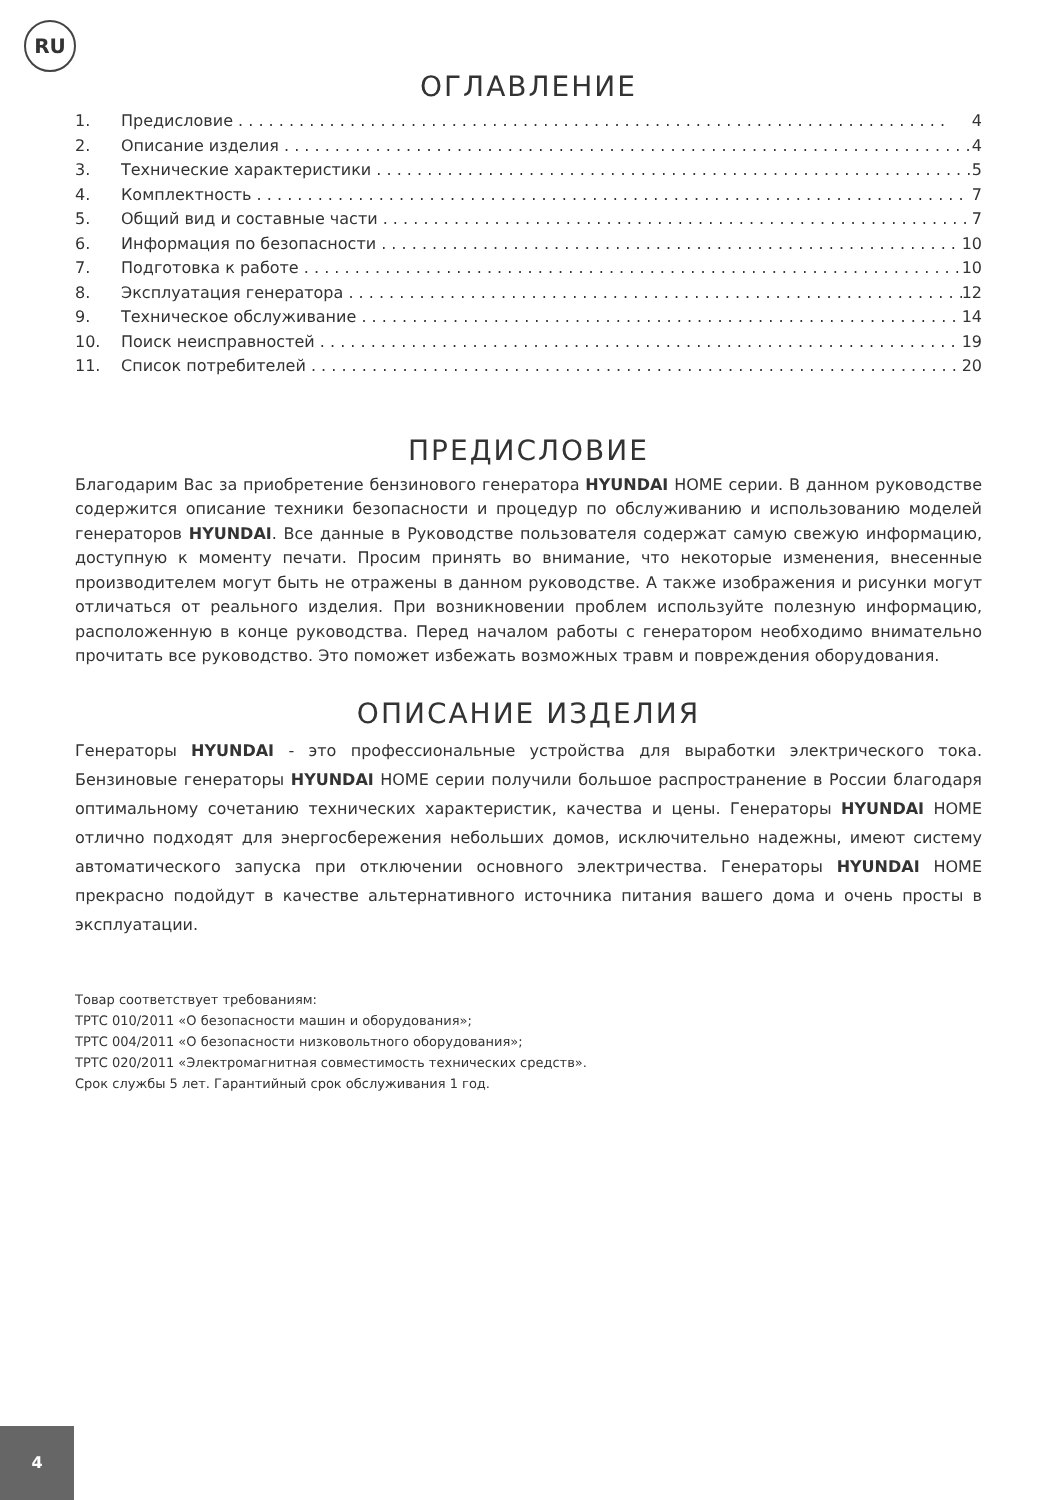RU
ОГЛАВЛЕНИЕ
1. Предисловие 4
2. Описание изделия 4
3. Технические характеристики 5
4. Комплектность 7
5. Общий вид и составные части 7
6. Информация по безопасности 10
7. Подготовка к работе 10
8. Эксплуатация генератора 12
9. Техническое обслуживание 14
10. Поиск неисправностей 19
11. Список потребителей 20
ПРЕДИСЛОВИЕ
Благодарим Вас за приобретение бензинового генератора HYUNDAI HOME серии. В данном руководстве содержится описание техники безопасности и процедур по обслуживанию и использованию моделей генераторов HYUNDAI. Все данные в Руководстве пользователя содержат самую свежую информацию, доступную к моменту печати. Просим принять во внимание, что некоторые изменения, внесенные производителем могут быть не отражены в данном руководстве. А также изображения и рисунки могут отличаться от реального изделия. При возникновении проблем используйте полезную информацию, расположенную в конце руководства. Перед началом работы с генератором необходимо внимательно прочитать все руководство. Это поможет избежать возможных травм и повреждения оборудования.
ОПИСАНИЕ ИЗДЕЛИЯ
Генераторы HYUNDAI - это профессиональные устройства для выработки электрического тока. Бензиновые генераторы HYUNDAI HOME серии получили большое распространение в России благодаря оптимальному сочетанию технических характеристик, качества и цены. Генераторы HYUNDAI HOME отлично подходят для энергосбережения небольших домов, исключительно надежны, имеют систему автоматического запуска при отключении основного электричества. Генераторы HYUNDAI HOME прекрасно подойдут в качестве альтернативного источника питания вашего дома и очень просты в эксплуатации.
Товар соответствует требованиям:
ТРТС 010/2011 «О безопасности машин и оборудования»;
ТРТС 004/2011 «О безопасности низковольтного оборудования»;
ТРТС 020/2011 «Электромагнитная совместимость технических средств».
Срок службы 5 лет. Гарантийный срок обслуживания 1 год.
4